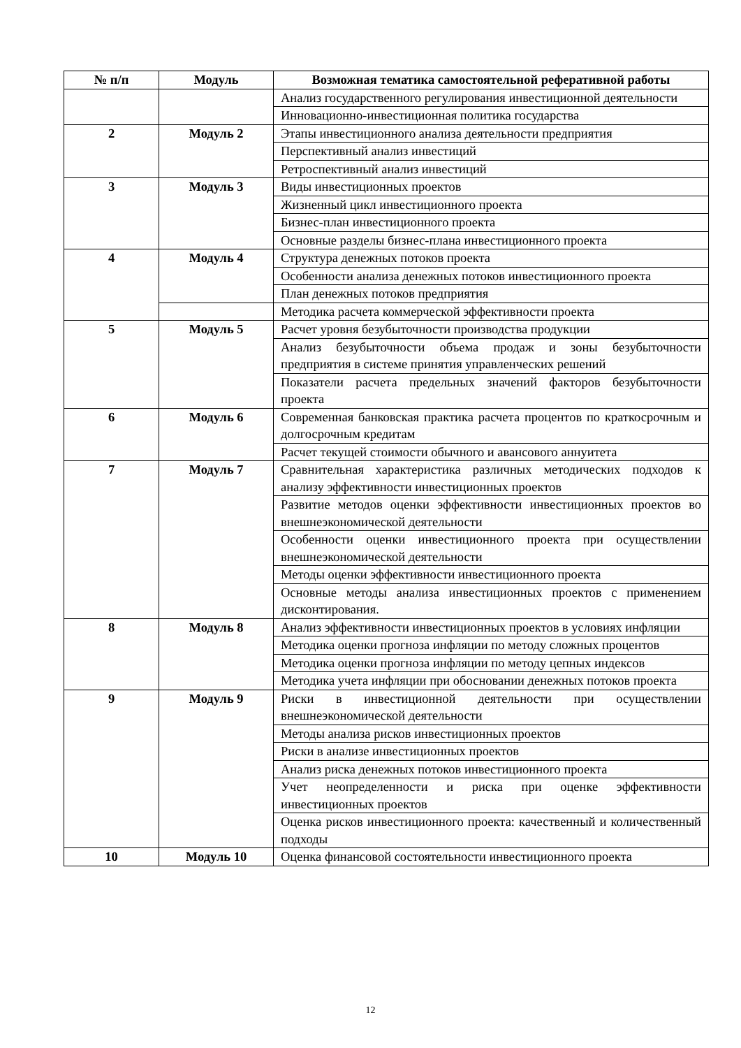| № п/п | Модуль | Возможная тематика самостоятельной реферативной работы |
| --- | --- | --- |
| | | Анализ государственного регулирования инвестиционной деятельности |
| | | Инновационно-инвестиционная политика государства |
| 2 | Модуль 2 | Этапы инвестиционного анализа деятельности предприятия |
| | | Перспективный анализ инвестиций |
| | | Ретроспективный анализ инвестиций |
| 3 | Модуль 3 | Виды инвестиционных проектов |
| | | Жизненный цикл инвестиционного проекта |
| | | Бизнес-план инвестиционного проекта |
| | | Основные разделы бизнес-плана инвестиционного проекта |
| 4 | Модуль 4 | Структура денежных потоков проекта |
| | | Особенности анализа денежных потоков инвестиционного проекта |
| | | План денежных потоков предприятия |
| | | Методика расчета коммерческой эффективности проекта |
| 5 | Модуль 5 | Расчет уровня безубыточности производства продукции |
| | | Анализ безубыточности объема продаж и зоны безубыточности предприятия в системе принятия управленческих решений |
| | | Показатели расчета предельных значений факторов безубыточности проекта |
| 6 | Модуль 6 | Современная банковская практика расчета процентов по краткосрочным и долгосрочным кредитам |
| | | Расчет текущей стоимости обычного и авансового аннуитета |
| 7 | Модуль 7 | Сравнительная характеристика различных методических подходов к анализу эффективности инвестиционных проектов |
| | | Развитие методов оценки эффективности инвестиционных проектов во внешнеэкономической деятельности |
| | | Особенности оценки инвестиционного проекта при осуществлении внешнеэкономической деятельности |
| | | Методы оценки эффективности инвестиционного проекта |
| | | Основные методы анализа инвестиционных проектов с применением дисконтирования. |
| 8 | Модуль 8 | Анализ эффективности инвестиционных проектов в условиях инфляции |
| | | Методика оценки прогноза инфляции по методу сложных процентов |
| | | Методика оценки прогноза инфляции по методу цепных индексов |
| | | Методика учета инфляции при обосновании денежных потоков проекта |
| 9 | Модуль 9 | Риски в инвестиционной деятельности при осуществлении внешнеэкономической деятельности |
| | | Методы анализа рисков инвестиционных проектов |
| | | Риски в анализе инвестиционных проектов |
| | | Анализ риска денежных потоков инвестиционного проекта |
| | | Учет неопределенности и риска при оценке эффективности инвестиционных проектов |
| | | Оценка рисков инвестиционного проекта: качественный и количественный подходы |
| 10 | Модуль 10 | Оценка финансовой состоятельности инвестиционного проекта |
12